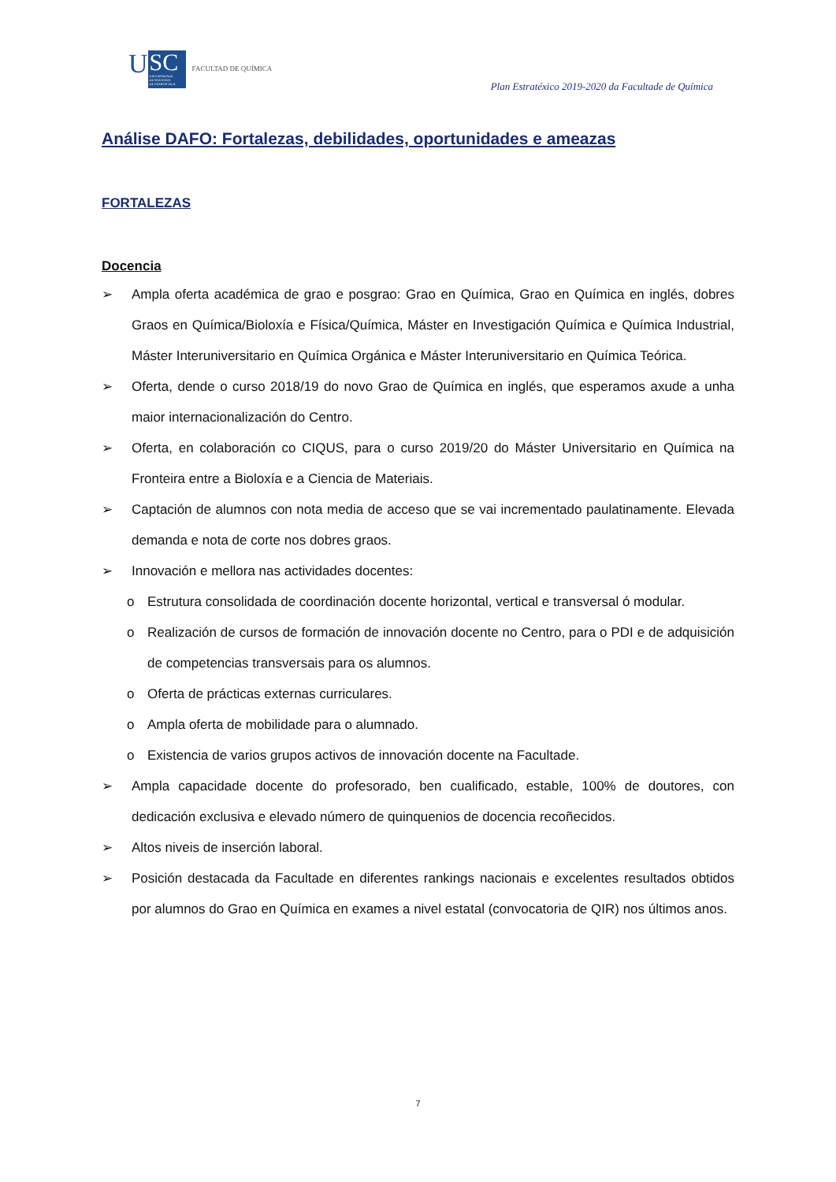U
SC
UNIVERSIDADE
DE SANTIAGO
DE COMPOSTELA
FACULTAD DE QUÍMICA
Plan Estratéxico 2019-2020 da Facultade de Química
Análise DAFO: Fortalezas, debilidades, oportunidades e ameazas
FORTALEZAS
Docencia
➢ Ampla oferta académica de grao e posgrao: Grao en Química, Grao en Química en inglés, dobres Graos en Química/Bioloxía e Física/Química, Máster en Investigación Química e Química Industrial, Máster Interuniversitario en Química Orgánica e Máster Interuniversitario en Química Teórica.
➢ Oferta, dende o curso 2018/19 do novo Grao de Química en inglés, que esperamos axude a unha maior internacionalización do Centro.
➢ Oferta, en colaboración co CIQUS, para o curso 2019/20 do Máster Universitario en Química na Fronteira entre a Bioloxía e a Ciencia de Materiais.
➢ Captación de alumnos con nota media de acceso que se vai incrementado paulatinamente. Elevada demanda e nota de corte nos dobres graos.
➢ Innovación e mellora nas actividades docentes:
o Estrutura consolidada de coordinación docente horizontal, vertical e transversal ó modular.
o Realización de cursos de formación de innovación docente no Centro, para o PDI e de adquisición de competencias transversais para os alumnos.
o Oferta de prácticas externas curriculares.
o Ampla oferta de mobilidade para o alumnado.
o Existencia de varios grupos activos de innovación docente na Facultade.
➢ Ampla capacidade docente do profesorado, ben cualificado, estable, 100% de doutores, con dedicación exclusiva e elevado número de quinquenios de docencia recoñecidos.
➢ Altos niveis de inserción laboral.
➢ Posición destacada da Facultade en diferentes rankings nacionais e excelentes resultados obtidos por alumnos do Grao en Química en exames a nivel estatal (convocatoria de QIR) nos últimos anos.
7